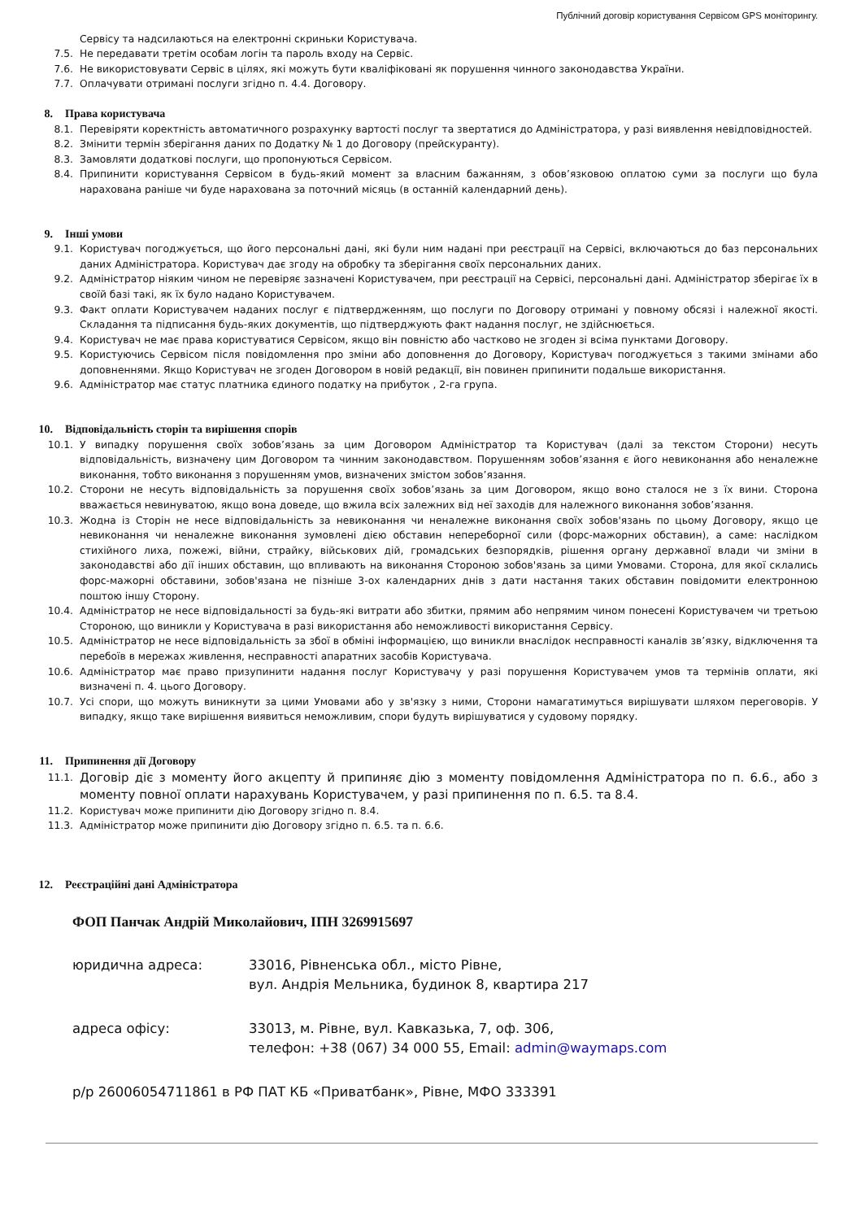Публічний договір користування Сервісом GPS моніторингу.
Сервісу та надсилаються на електронні скриньки Користувача.
7.5. Не передавати третім особам логін та пароль входу на Сервіс.
7.6. Не використовувати Сервіс в цілях, які можуть бути кваліфіковані як порушення чинного законодавства України.
7.7. Оплачувати отримані послуги згідно п. 4.4. Договору.
8. Права користувача
8.1. Перевіряти коректність автоматичного розрахунку вартості послуг та звертатися до Адміністратора, у разі виявлення невідповідностей.
8.2. Змінити термін зберігання даних по Додатку № 1 до Договору (прейскуранту).
8.3. Замовляти додаткові послуги, що пропонуються Сервісом.
8.4. Припинити користування Сервісом в будь-який момент за власним бажанням, з обов’язковою оплатою суми за послуги що була нарахована раніше чи буде нарахована за поточний місяць (в останній календарний день).
9. Інші умови
9.1. Користувач погоджується, що його персональні дані, які були ним надані при реєстрації на Сервісі, включаються до баз персональних даних Адміністратора. Користувач дає згоду на обробку та зберігання своїх персональних даних.
9.2. Адміністратор ніяким чином не перевіряє зазначені Користувачем, при реєстрації на Сервісі, персональні дані. Адміністратор зберігає їх в своїй базі такі, як їх було надано Користувачем.
9.3. Факт оплати Користувачем наданих послуг є підтвердженням, що послуги по Договору отримані у повному обсязі і належної якості. Складання та підписання будь-яких документів, що підтверджують факт надання послуг, не здійснюється.
9.4. Користувач не має права користуватися Сервісом, якщо він повністю або частково не згоден зі всіма пунктами Договору.
9.5. Користуючись Сервісом після повідомлення про зміни або доповнення до Договору, Користувач погоджується з такими змінами або доповненнями. Якщо Користувач не згоден Договором в новій редакції, він повинен припинити подальше використання.
9.6. Адміністратор має статус платника єдиного податку на прибуток , 2-га група.
10. Відповідальність сторін та вирішення спорів
10.1. У випадку порушення своїх зобов’язань за цим Договором Адміністратор та Користувач (далі за текстом Сторони) несуть відповідальність, визначену цим Договором та чинним законодавством. Порушенням зобов’язання є його невиконання або неналежне виконання, тобто виконання з порушенням умов, визначених змістом зобов’язання.
10.2. Сторони не несуть відповідальність за порушення своїх зобов’язань за цим Договором, якщо воно сталося не з їх вини. Сторона вважається невинуватою, якщо вона доведе, що вжила всіх залежних від неї заходів для належного виконання зобов’язання.
10.3. Жодна із Сторін не несе відповідальність за невиконання чи неналежне виконання своїх зобов'язань по цьому Договору, якщо це невиконання чи неналежне виконання зумовлені дією обставин непереборної сили (форс-мажорних обставин), а саме: наслідком стихійного лиха, пожежі, війни, страйку, військових дій, громадських безпорядків, рішення органу державної влади чи зміни в законодавстві або дії інших обставин, що впливають на виконання Стороною зобов'язань за цими Умовами. Сторона, для якої склались форс-мажорні обставини, зобов'язана не пізніше 3-ох календарних днів з дати настання таких обставин повідомити електронною поштою іншу Сторону.
10.4. Адміністратор не несе відповідальності за будь-які витрати або збитки, прямим або непрямим чином понесені Користувачем чи третьою Стороною, що виникли у Користувача в разі використання або неможливості використання Сервісу.
10.5. Адміністратор не несе відповідальність за збої в обміні інформацією, що виникли внаслідок несправності каналів зв’язку, відключення та перебоїв в мережах живлення, несправності апаратних засобів Користувача.
10.6. Адміністратор має право призупинити надання послуг Користувачу у разі порушення Користувачем умов та термінів оплати, які визначені п. 4. цього Договору.
10.7. Усі спори, що можуть виникнути за цими Умовами або у зв'язку з ними, Сторони намагатимуться вирішувати шляхом переговорів. У випадку, якщо таке вирішення виявиться неможливим, спори будуть вирішуватися у судовому порядку.
11. Припинення дії Договору
11.1. Договір діє з моменту його акцепту й припиняє дію з моменту повідомлення Адміністратора по п. 6.6., або з моменту повної оплати нарахувань Користувачем, у разі припинення по п. 6.5. та 8.4.
11.2. Користувач може припинити дію Договору згідно п. 8.4.
11.3. Адміністратор може припинити дію Договору згідно п. 6.5. та п. 6.6.
12. Реєстраційні дані Адміністратора
ФОП Панчак Андрій Миколайович, ІПН 3269915697
юридична адреса: 33016, Рівненська обл., місто Рівне,
вул. Андрія Мельника, будинок 8, квартира 217
адреса офісу: 33013, м. Рівне, вул. Кавказька, 7, оф. 306,
телефон: +38 (067) 34 000 55, Email: admin@waymaps.com
р/р 26006054711861 в РФ ПАТ КБ «Приватбанк», Рівне, МФО 333391